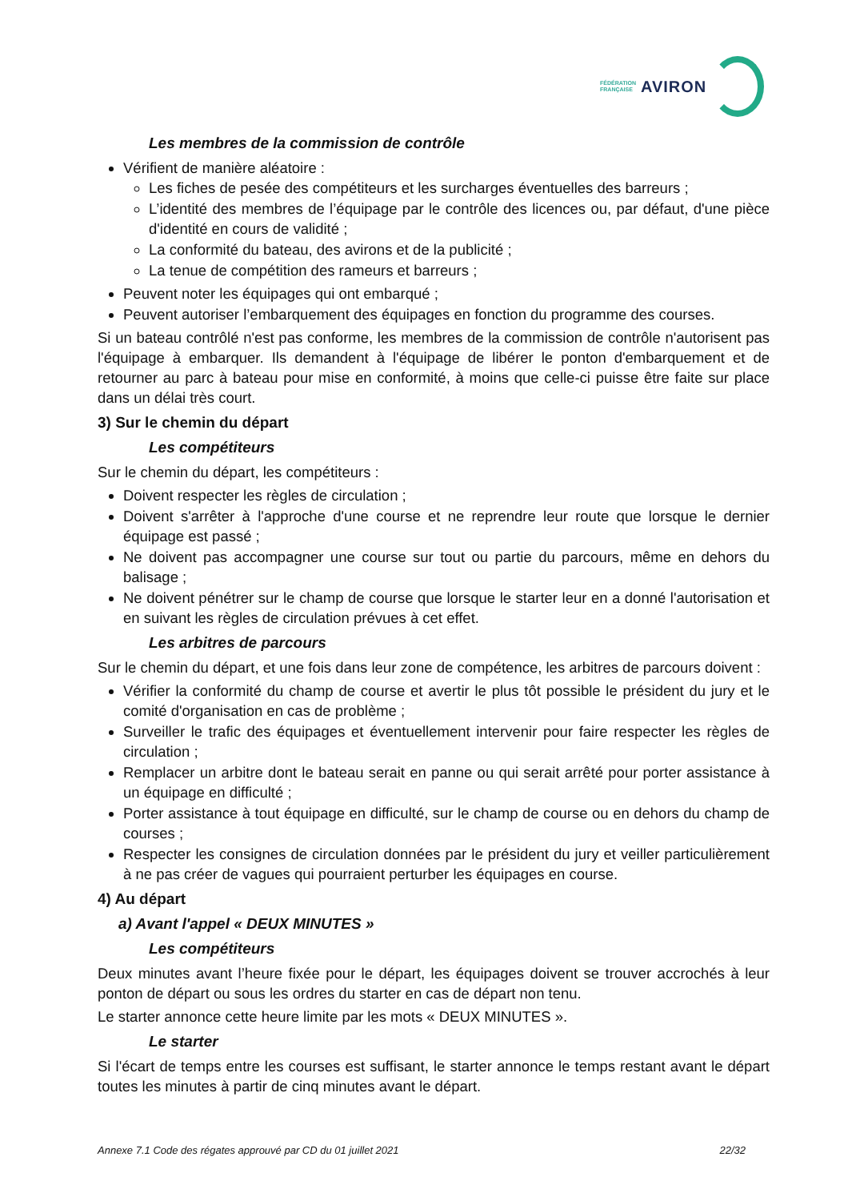FÉDÉRATION
FRANÇAISE
AVIRON
Les membres de la commission de contrôle
Vérifient de manière aléatoire :
Les fiches de pesée des compétiteurs et les surcharges éventuelles des barreurs ;
L’identité des membres de l’équipage par le contrôle des licences ou, par défaut, d'une pièce d'identité en cours de validité ;
La conformité du bateau, des avirons et de la publicité ;
La tenue de compétition des rameurs et barreurs ;
Peuvent noter les équipages qui ont embarqué ;
Peuvent autoriser l’embarquement des équipages en fonction du programme des courses.
Si un bateau contrôlé n'est pas conforme, les membres de la commission de contrôle n'autorisent pas l'équipage à embarquer. Ils demandent à l'équipage de libérer le ponton d'embarquement et de retourner au parc à bateau pour mise en conformité, à moins que celle-ci puisse être faite sur place dans un délai très court.
3) Sur le chemin du départ
Les compétiteurs
Sur le chemin du départ, les compétiteurs :
Doivent respecter les règles de circulation ;
Doivent s'arrêter à l'approche d'une course et ne reprendre leur route que lorsque le dernier équipage est passé ;
Ne doivent pas accompagner une course sur tout ou partie du parcours, même en dehors du balisage ;
Ne doivent pénétrer sur le champ de course que lorsque le starter leur en a donné l'autorisation et en suivant les règles de circulation prévues à cet effet.
Les arbitres de parcours
Sur le chemin du départ, et une fois dans leur zone de compétence, les arbitres de parcours doivent :
Vérifier la conformité du champ de course et avertir le plus tôt possible le président du jury et le comité d'organisation en cas de problème ;
Surveiller le trafic des équipages et éventuellement intervenir pour faire respecter les règles de circulation ;
Remplacer un arbitre dont le bateau serait en panne ou qui serait arrêté pour porter assistance à un équipage en difficulté ;
Porter assistance à tout équipage en difficulté, sur le champ de course ou en dehors du champ de courses ;
Respecter les consignes de circulation données par le président du jury et veiller particulièrement à ne pas créer de vagues qui pourraient perturber les équipages en course.
4) Au départ
a) Avant l'appel « DEUX MINUTES »
Les compétiteurs
Deux minutes avant l’heure fixée pour le départ, les équipages doivent se trouver accrochés à leur ponton de départ ou sous les ordres du starter en cas de départ non tenu.
Le starter annonce cette heure limite par les mots « DEUX MINUTES ».
Le starter
Si l'écart de temps entre les courses est suffisant, le starter annonce le temps restant avant le départ toutes les minutes à partir de cinq minutes avant le départ.
Annexe 7.1 Code des régates approuvé par CD du 01 juillet 2021 22/32